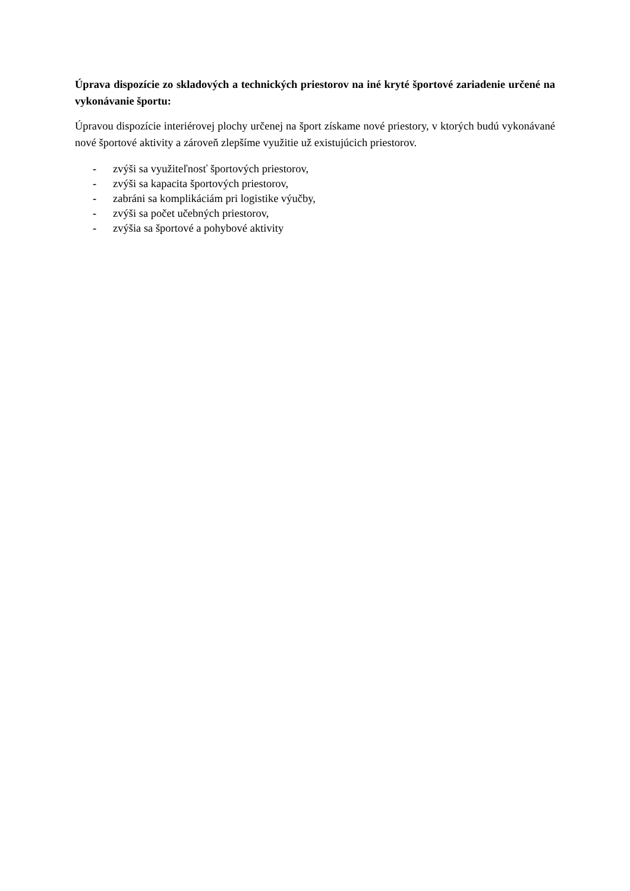Úprava dispozície zo skladových a technických priestorov na iné kryté športové zariadenie určené na vykonávanie športu:
Úpravou dispozície interiérovej plochy určenej na šport získame nové priestory, v ktorých budú vykonávané nové športové aktivity a zároveň zlepšíme využitie už existujúcich priestorov.
- zvýši sa využiteľnosť športových priestorov,
- zvýši sa kapacita športových priestorov,
- zabráni sa komplikáciám pri logistike výučby,
- zvýši sa počet učebných priestorov,
- zvýšia sa športové a pohybové aktivity